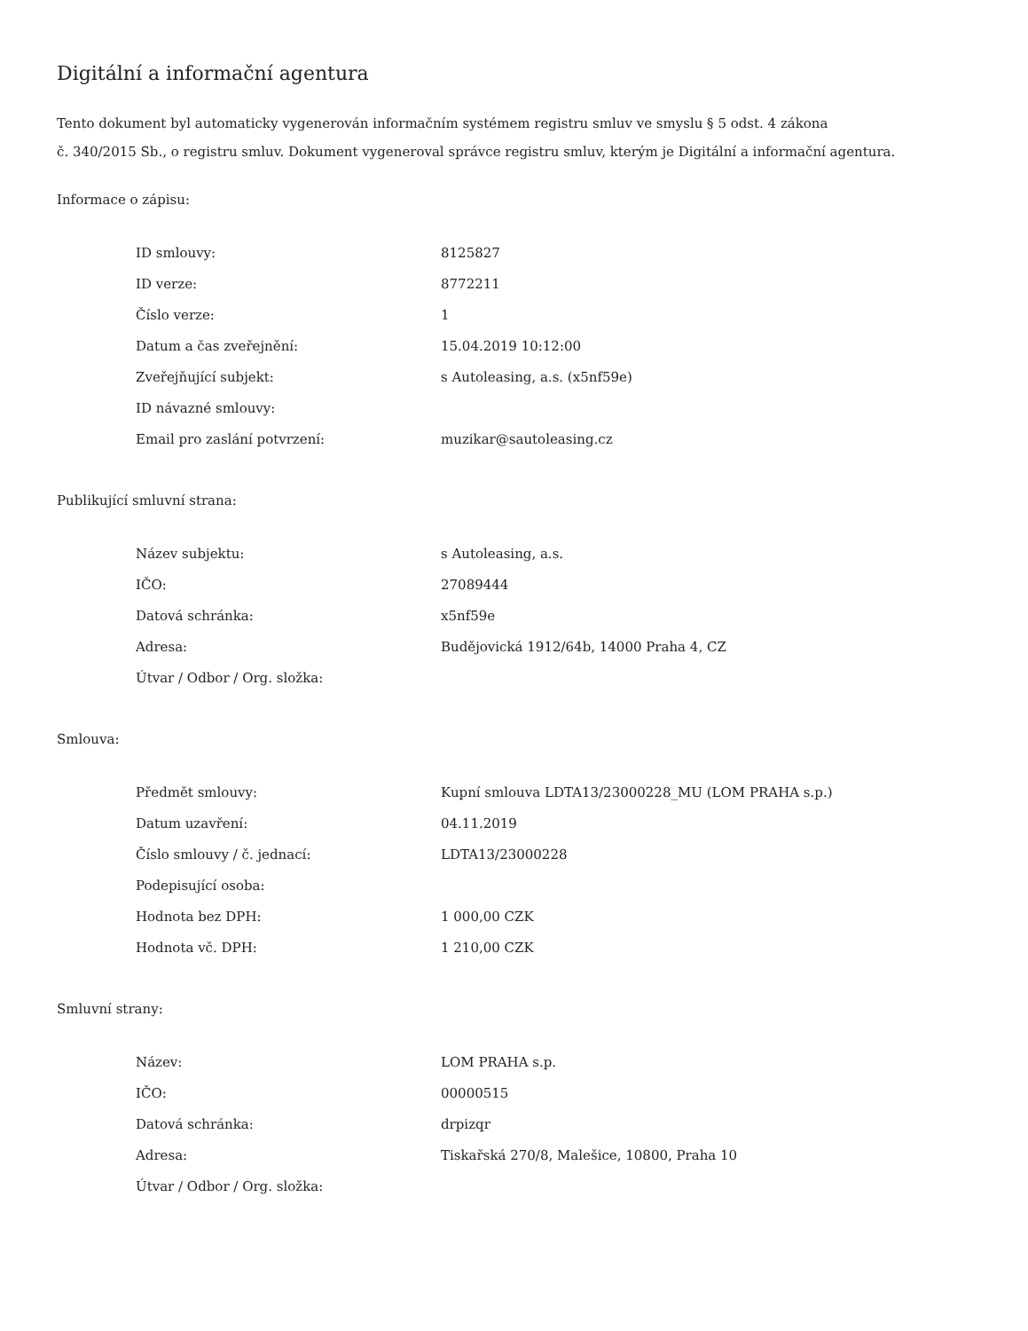Digitální a informační agentura
Tento dokument byl automaticky vygenerován informačním systémem registru smluv ve smyslu § 5 odst. 4 zákona
č. 340/2015 Sb., o registru smluv. Dokument vygeneroval správce registru smluv, kterým je Digitální a informační agentura.
Informace o zápisu:
| ID smlouvy: | 8125827 |
| ID verze: | 8772211 |
| Číslo verze: | 1 |
| Datum a čas zveřejnění: | 15.04.2019 10:12:00 |
| Zveřejňující subjekt: | s Autoleasing, a.s. (x5nf59e) |
| ID návazné smlouvy: | |
| Email pro zaslání potvrzení: | muzikar@sautoleasing.cz |
Publikující smluvní strana:
| Název subjektu: | s Autoleasing, a.s. |
| IČO: | 27089444 |
| Datová schránka: | x5nf59e |
| Adresa: | Budějovická 1912/64b, 14000 Praha 4, CZ |
| Útvar / Odbor / Org. složka: | |
Smlouva:
| Předmět smlouvy: | Kupní smlouva LDTA13/23000228_MU (LOM PRAHA s.p.) |
| Datum uzavření: | 04.11.2019 |
| Číslo smlouvy / č. jednací: | LDTA13/23000228 |
| Podepisující osoba: | |
| Hodnota bez DPH: | 1 000,00 CZK |
| Hodnota vč. DPH: | 1 210,00 CZK |
Smluvní strany:
| Název: | LOM PRAHA s.p. |
| IČO: | 00000515 |
| Datová schránka: | drpizqr |
| Adresa: | Tiskařská 270/8, Malešice, 10800, Praha 10 |
| Útvar / Odbor / Org. složka: | |